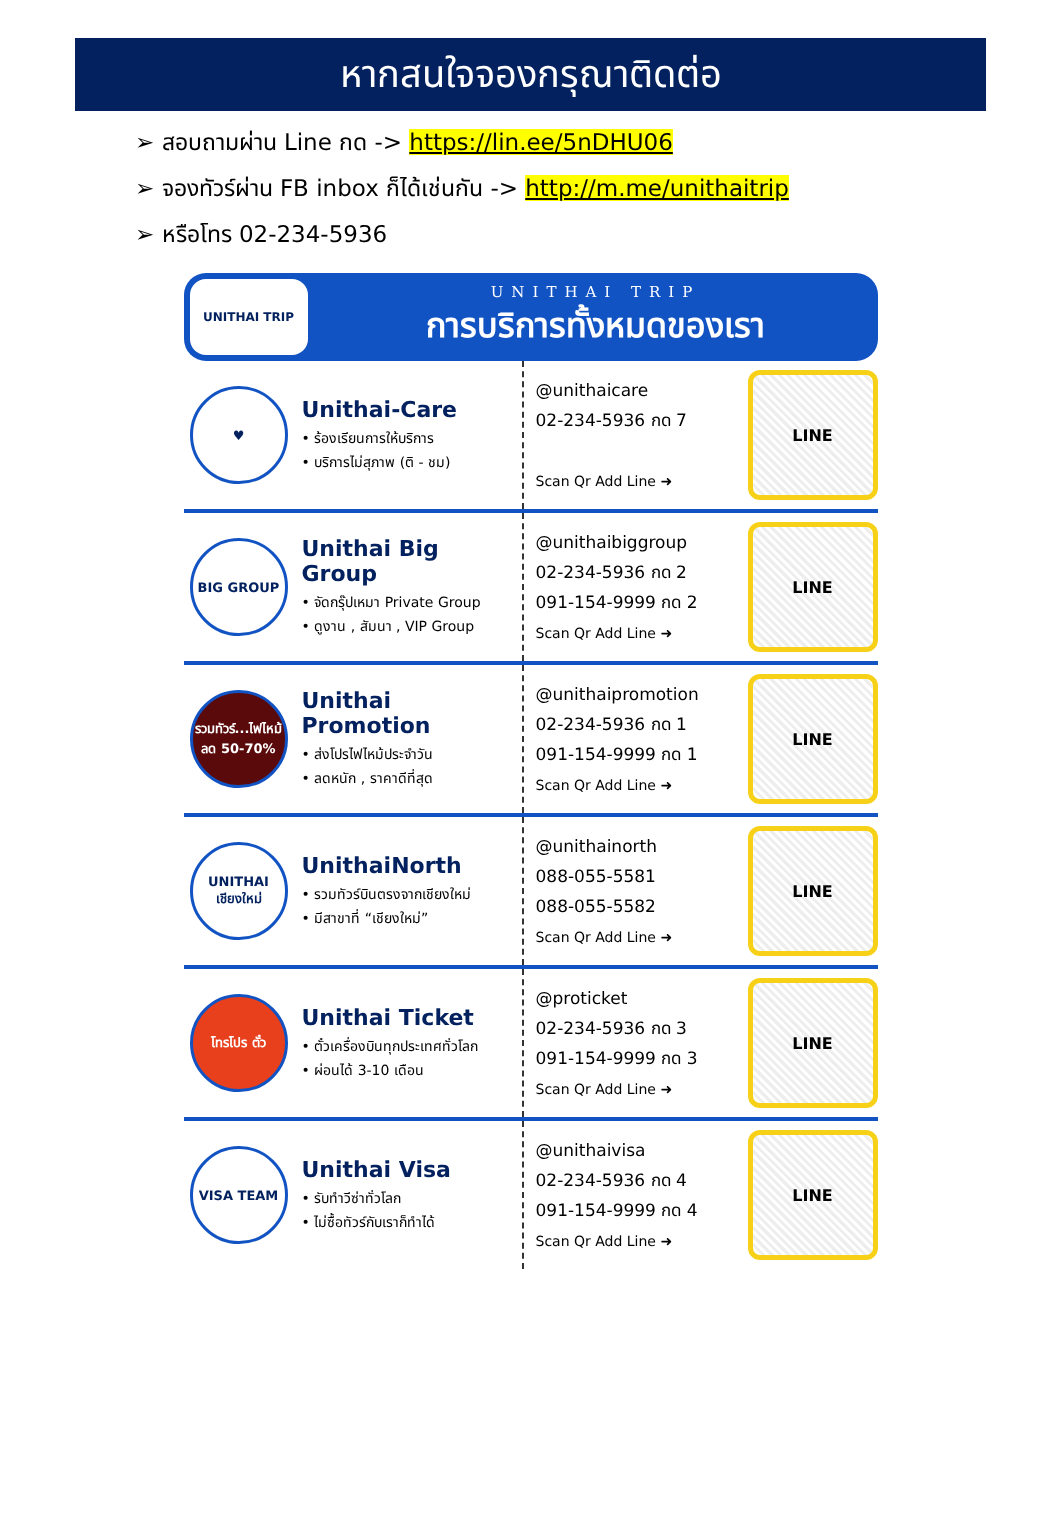หากสนใจจองกรุณาติดต่อ
➢ สอบถามผ่าน Line กด -> https://lin.ee/5nDHU06
➢ จองทัวร์ผ่าน FB inbox ก็ได้เช่นกัน -> http://m.me/unithaitrip
➢ หรือโทร 02-234-5936
UNITHAI TRIP
UNITHAI TRIP
การบริการทั้งหมดของเรา
♥
Unithai-Care
• ร้องเรียนการให้บริการ
• บริการไม่สุภาพ (ติ - ชม)
@unithaicare
02-234-5936 กด 7
Scan Qr Add Line ➜
LINE
BIG GROUP
Unithai Big Group
• จัดกรุ๊ปเหมา Private Group
• ดูงาน , สัมนา , VIP Group
@unithaibiggroup
02-234-5936 กด 2
091-154-9999 กด 2
Scan Qr Add Line ➜
LINE
รวมทัวร์...ไฟไหม้ ลด 50-70%
Unithai Promotion
• ส่งโปรไฟไหม้ประจำวัน
• ลดหนัก , ราคาดีที่สุด
@unithaipromotion
02-234-5936 กด 1
091-154-9999 กด 1
Scan Qr Add Line ➜
LINE
UNITHAI เชียงใหม่
UnithaiNorth
• รวมทัวร์บินตรงจากเชียงใหม่
• มีสาขาที่ “เชียงใหม่”
@unithainorth
088-055-5581
088-055-5582
Scan Qr Add Line ➜
LINE
โทรโปร ตั๋ว
Unithai Ticket
• ตั๋วเครื่องบินทุกประเทศทั่วโลก
• ผ่อนได้ 3-10 เดือน
@proticket
02-234-5936 กด 3
091-154-9999 กด 3
Scan Qr Add Line ➜
LINE
VISA TEAM
Unithai Visa
• รับทำวีซ่าทั่วโลก
• ไม่ซื้อทัวร์กับเราก็ทำได้
@unithaivisa
02-234-5936 กด 4
091-154-9999 กด 4
Scan Qr Add Line ➜
LINE